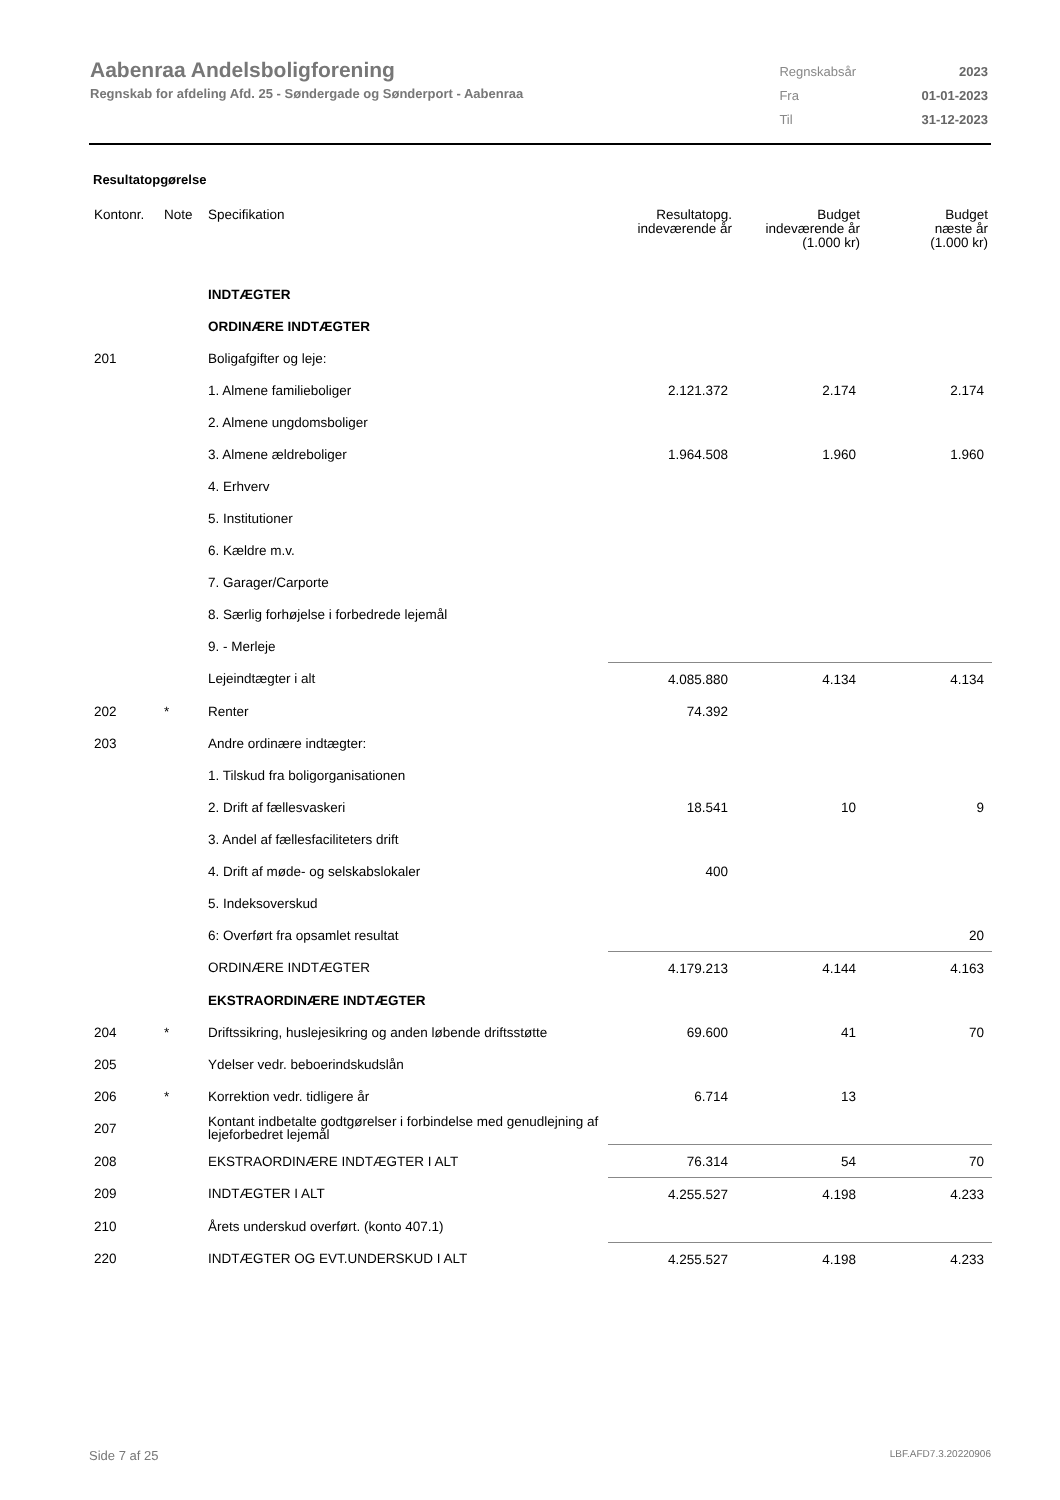Aabenraa Andelsboligforening
Regnskab for afdeling Afd. 25 - Søndergade og Sønderport - Aabenraa
| Regnskabsår | 2023 |
| Fra | 01-01-2023 |
| Til | 31-12-2023 |
Resultatopgørelse
| Kontonr. | Note | Specifikation | Resultatopg. indeværende år | Budget indeværende år (1.000 kr) | Budget næste år (1.000 kr) |
| --- | --- | --- | --- | --- | --- |
| | | INDTÆGTER | | | |
| | | ORDINÆRE INDTÆGTER | | | |
| 201 | | Boligafgifter og leje: | | | |
| | | 1. Almene familieboliger | 2.121.372 | 2.174 | 2.174 |
| | | 2. Almene ungdomsboliger | | | |
| | | 3. Almene ældreboliger | 1.964.508 | 1.960 | 1.960 |
| | | 4. Erhverv | | | |
| | | 5. Institutioner | | | |
| | | 6. Kældre m.v. | | | |
| | | 7. Garager/Carporte | | | |
| | | 8. Særlig forhøjelse i forbedrede lejemål | | | |
| | | 9. - Merleje | | | |
| | | Lejeindtægter i alt | 4.085.880 | 4.134 | 4.134 |
| 202 | * | Renter | 74.392 | | |
| 203 | | Andre ordinære indtægter: | | | |
| | | 1. Tilskud fra boligorganisationen | | | |
| | | 2. Drift af fællesvaskeri | 18.541 | 10 | 9 |
| | | 3. Andel af fællesfaciliteters drift | | | |
| | | 4. Drift af møde- og selskabslokaler | 400 | | |
| | | 5. Indeksoverskud | | | |
| | | 6: Overført fra opsamlet resultat | | | 20 |
| | | ORDINÆRE INDTÆGTER | 4.179.213 | 4.144 | 4.163 |
| | | EKSTRAORDINÆRE INDTÆGTER | | | |
| 204 | * | Driftssikring, huslejesikring og anden løbende driftsstøtte | 69.600 | 41 | 70 |
| 205 | | Ydelser vedr. beboerindskudslån | | | |
| 206 | * | Korrektion vedr. tidligere år | 6.714 | 13 | |
| 207 | | Kontant indbetalte godtgørelser i forbindelse med genudlejning af lejeforbedret lejemål | | | |
| 208 | | EKSTRAORDINÆRE INDTÆGTER I ALT | 76.314 | 54 | 70 |
| 209 | | INDTÆGTER I ALT | 4.255.527 | 4.198 | 4.233 |
| 210 | | Årets underskud overført. (konto 407.1) | | | |
| 220 | | INDTÆGTER OG EVT.UNDERSKUD I ALT | 4.255.527 | 4.198 | 4.233 |
Side 7 af 25 LBF.AFD7.3.20220906